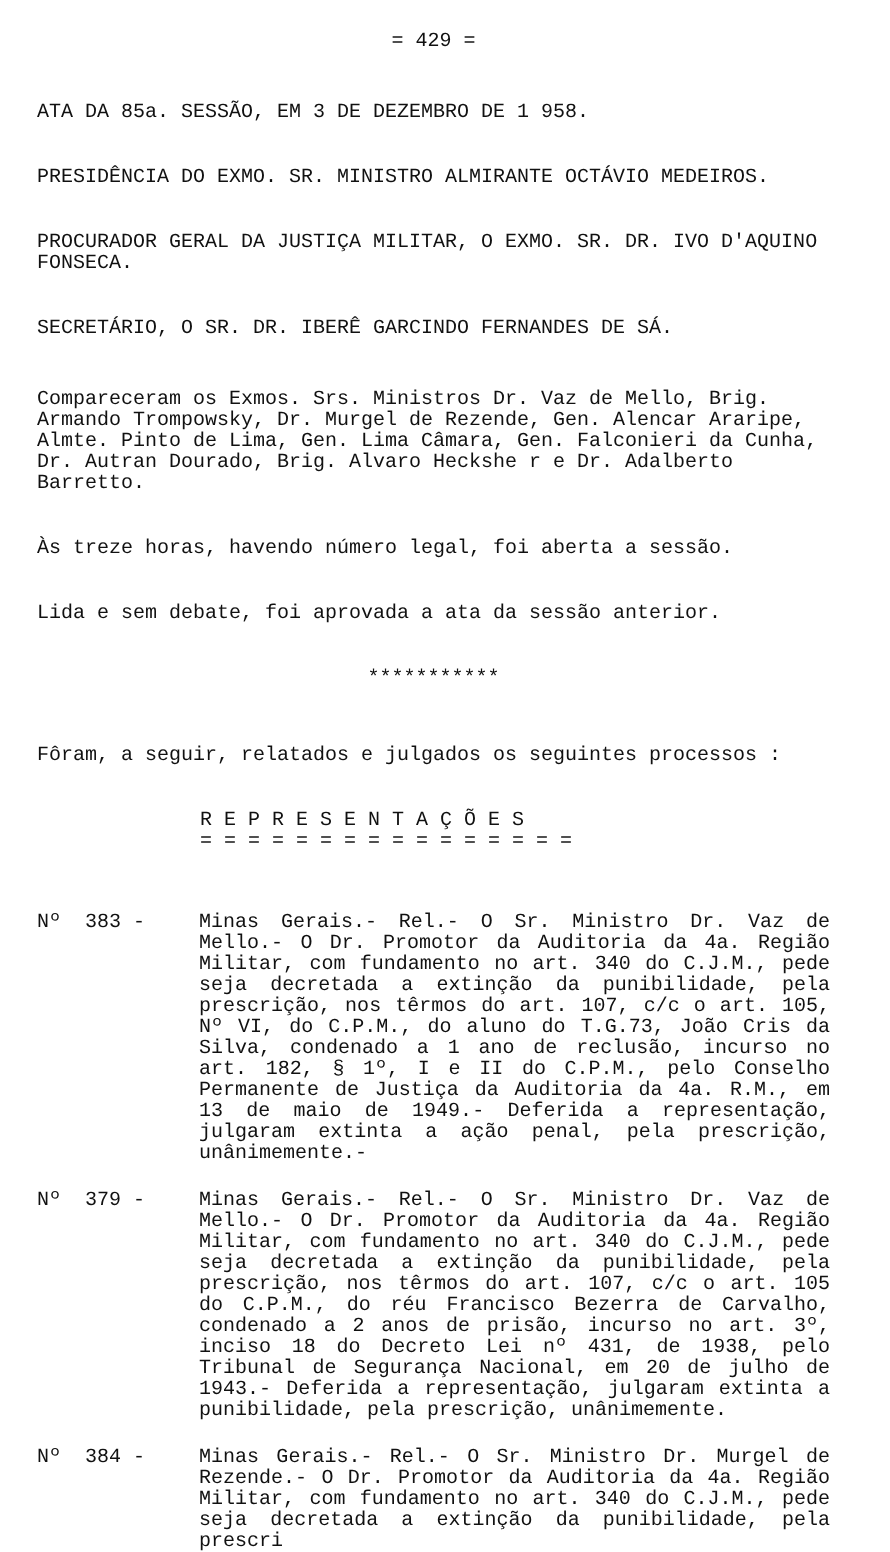= 429 =
ATA DA 85a. SESSÃO, EM 3 DE DEZEMBRO DE 1 958.
PRESIDÊNCIA DO EXMO. SR. MINISTRO ALMIRANTE OCTÁVIO MEDEIROS.
PROCURADOR GERAL DA JUSTIÇA MILITAR, O EXMO. SR. DR. IVO D'AQUINO FONSECA.
SECRETÁRIO, O SR. DR. IBERÊ GARCINDO FERNANDES DE SÁ.
Compareceram os Exmos. Srs. Ministros Dr. Vaz de Mello, Brig. Armando Trompowsky, Dr. Murgel de Rezende, Gen. Alencar Araripe, Almte. Pinto de Lima, Gen. Lima Câmara, Gen. Falconieri da Cunha, Dr. Autran Dourado, Brig. Alvaro Heckshe r e Dr. Adalberto Barretto.
Às treze horas, havendo número legal, foi aberta a sessão.
Lida e sem debate, foi aprovada a ata da sessão anterior.
***********
Fôram, a seguir, relatados e julgados os seguintes processos :
R E P R E S E N T A Ç Õ E S
= = = = = = = = = = = = = = = =
Nº 383 - Minas Gerais.- Rel.- O Sr. Ministro Dr. Vaz de Mello.- O Dr. Promotor da Auditoria da 4a. Região Militar, com fundamento no art. 340 do C.J.M., pede seja decretada a extinção da punibilidade, pela prescrição, nos têrmos do art. 107, c/c o art. 105, Nº VI, do C.P.M., do aluno do T.G.73, João Cris da Silva, condenado a 1 ano de reclusão, incurso no art. 182, § 1º, I e II do C.P.M., pelo Conselho Permanente de Justiça da Auditoria da 4a. R.M., em 13 de maio de 1949.- Deferida a representação, julgaram extinta a ação penal, pela prescrição, unânimemente.-
Nº 379 - Minas Gerais.- Rel.- O Sr. Ministro Dr. Vaz de Mello.- O Dr. Promotor da Auditoria da 4a. Região Militar, com fundamento no art. 340 do C.J.M., pede seja decretada a extinção da punibilidade, pela prescrição, nos têrmos do art. 107, c/c o art. 105 do C.P.M., do réu Francisco Bezerra de Carvalho, condenado a 2 anos de prisão, incurso no art. 3º, inciso 18 do Decreto Lei nº 431, de 1938, pelo Tribunal de Segurança Nacional, em 20 de julho de 1943.- Deferida a representação, julgaram extinta a punibilidade, pela prescrição, unânimemente.
Nº 384 - Minas Gerais.- Rel.- O Sr. Ministro Dr. Murgel de Rezende.- O Dr. Promotor da Auditoria da 4a. Região Militar, com fundamento no art. 340 do C.J.M., pede seja decretada a extinção da punibilidade, pela prescri